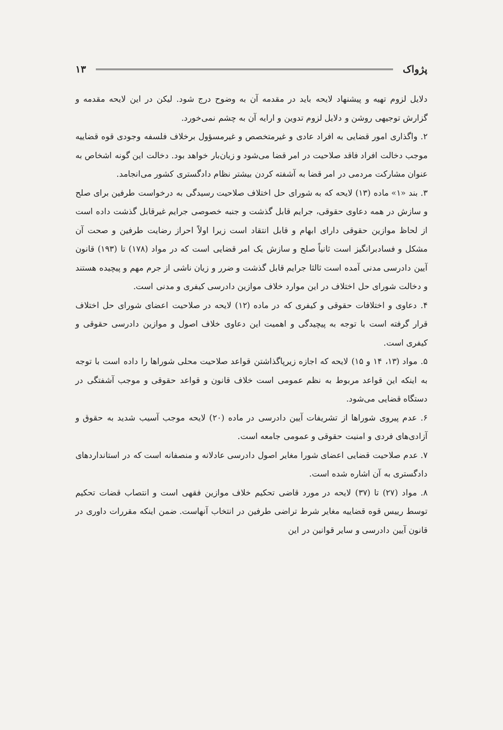پژواک ۱۳
دلایل لزوم تهیه و پیشنهاد لایحه باید در مقدمه آن به وضوح درج شود. لیکن در این لایحه مقدمه و گزارش توجیهی روشن و دلایل لزوم تدوین و ارایه آن به چشم نمی‌خورد.
۲. واگذاری امور قضایی به افراد عادی و غیرمتخصص و غیرمسؤول برخلاف فلسفه وجودی قوه قضاییه موجب دخالت افراد فاقد صلاحیت در امر قضا می‌شود و زیان‌بار خواهد بود. دخالت این گونه اشخاص به عنوان مشارکت مردمی در امر قضا به آشفته کردن بیشتر نظام دادگستری کشور می‌انجامد.
۳. بند «۱» ماده (۱۳) لایحه که به شورای حل اختلاف صلاحیت رسیدگی به درخواست طرفین برای صلح و سازش در همه دعاوی حقوقی، جرایم قابل گذشت و جنبه خصوصی جرایم غیرقابل گذشت داده است از لحاظ موازین حقوقی دارای ابهام و قابل انتقاد است زیرا اولاً احراز رضایت طرفین و صحت آن مشکل و فسادبرانگیز است ثانیاً صلح و سازش یک امر قضایی است که در مواد (۱۷۸) تا (۱۹۳) قانون آیین دادرسی مدنی آمده است ثالثا جرایم قابل گذشت و ضرر و زیان ناشی از جرم مهم و پیچیده هستند و دخالت شورای حل اختلاف در این موارد خلاف موازین دادرسی کیفری و مدنی است.
۴. دعاوی و اختلافات حقوقی و کیفری که در ماده (۱۲) لایحه در صلاحیت اعضای شورای حل اختلاف قرار گرفته است با توجه به پیچیدگی و اهمیت این دعاوی خلاف اصول و موازین دادرسی حقوقی و کیفری است.
۵. مواد (۱۳، ۱۴ و ۱۵) لایحه که اجازه زیرپاگذاشتن قواعد صلاحیت محلی شوراها را داده است با توجه به اینکه این قواعد مربوط به نظم عمومی است خلاف قانون و قواعد حقوقی و موجب آشفتگی در دستگاه قضایی می‌شود.
۶. عدم پیروی شوراها از تشریفات آیین دادرسی در ماده (۲۰) لایحه موجب آسیب شدید به حقوق و آزادی‌های فردی و امنیت حقوقی و عمومی جامعه است.
۷. عدم صلاحیت قضایی اعضای شورا مغایر اصول دادرسی عادلانه و منصفانه است که در استانداردهای دادگستری به آن اشاره شده است.
۸. مواد (۲۷) تا (۳۷) لایحه در مورد قاضی تحکیم خلاف موازین فقهی است و انتصاب قضات تحکیم توسط رییس قوه قضاییه مغایر شرط تراضی طرفین در انتخاب آنهاست. ضمن اینکه مقررات داوری در قانون آیین دادرسی و سایر قوانین در این